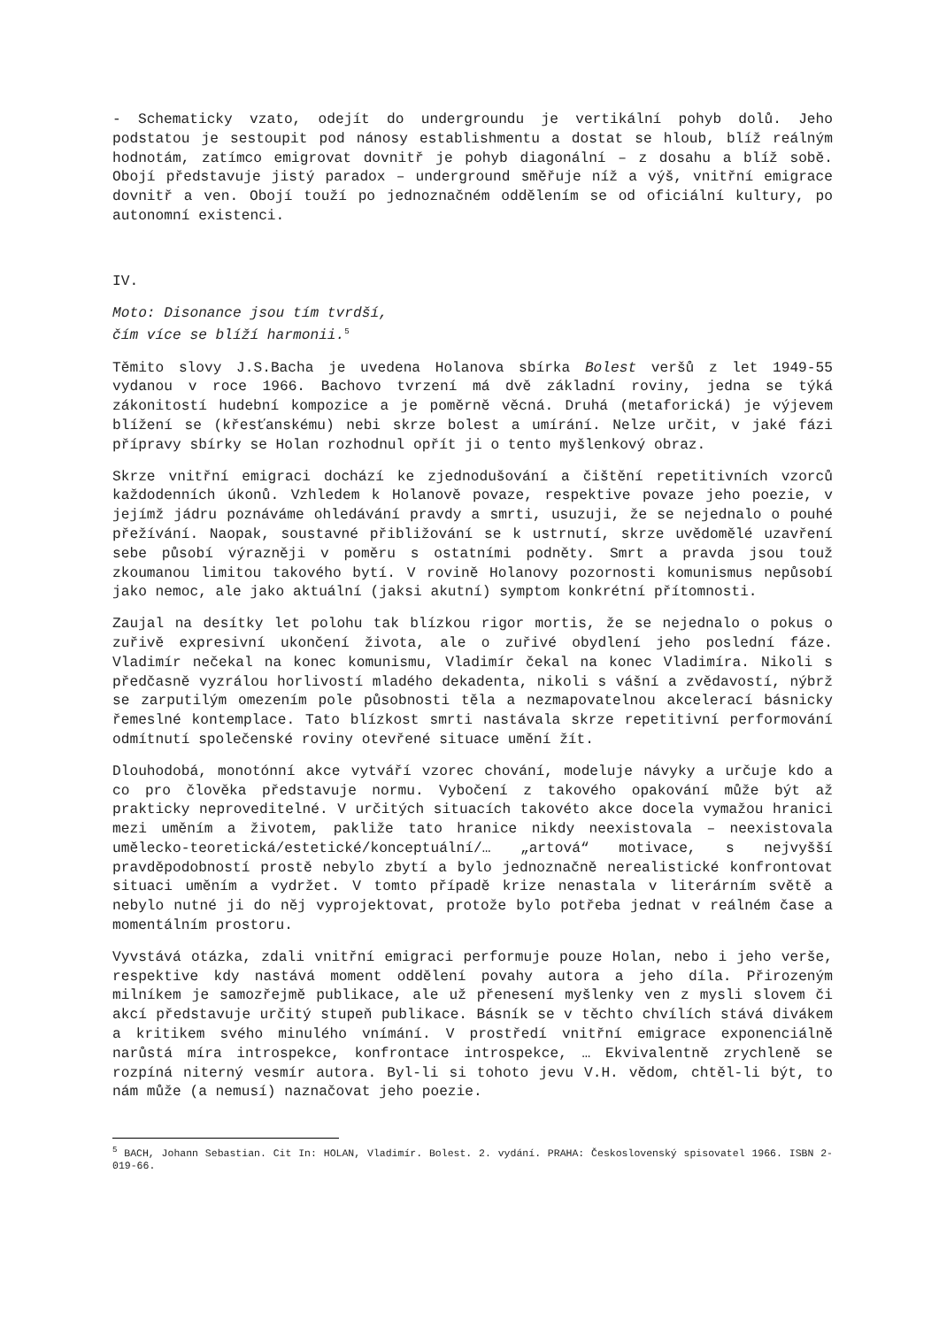- Schematicky vzato, odejít do undergroundu je vertikální pohyb dolů. Jeho podstatou je sestoupit pod nánosy establishmentu a dostat se hloub, blíž reálným hodnotám, zatímco emigrovat dovnitř je pohyb diagonální – z dosahu a blíž sobě. Obojí představuje jistý paradox – underground směřuje níž a výš, vnitřní emigrace dovnitř a ven. Obojí touží po jednoznačném oddělením se od oficiální kultury, po autonomní existenci.
IV.
Moto: Disonance jsou tím tvrdší,
čím více se blíží harmonii.<sup>5</sup>
Těmito slovy J.S.Bacha je uvedena Holanova sbírka Bolest veršů z let 1949-55 vydanou v roce 1966. Bachovo tvrzení má dvě základní roviny, jedna se týká zákonitostí hudební kompozice a je poměrně věcná. Druhá (metaforická) je výjevem blížení se (křesťanskému) nebi skrze bolest a umírání. Nelze určit, v jaké fázi přípravy sbírky se Holan rozhodnul opřít ji o tento myšlenkový obraz.
Skrze vnitřní emigraci dochází ke zjednodušování a čištění repetitivních vzorců každodenních úkonů. Vzhledem k Holanově povaze, respektive povaze jeho poezie, v jejímž jádru poznáváme ohledávání pravdy a smrti, usuzuji, že se nejednalo o pouhé přežívání. Naopak, soustavné přibližování se k ustrnutí, skrze uvědomělé uzavření sebe působí výrazněji v poměru s ostatními podněty. Smrt a pravda jsou touž zkoumanou limitou takového bytí. V rovině Holanovy pozornosti komunismus nepůsobí jako nemoc, ale jako aktuální (jaksi akutní) symptom konkrétní přítomnosti.
Zaujal na desítky let polohu tak blízkou rigor mortis, že se nejednalo o pokus o zuřivě expresivní ukončení života, ale o zuřivé obydlení jeho poslední fáze. Vladimír nečekal na konec komunismu, Vladimír čekal na konec Vladimíra. Nikoli s předčasně vyzrálou horlivostí mladého dekadenta, nikoli s vášní a zvědavostí, nýbrž se zarputilým omezením pole působnosti těla a nezmapovatelnou akcelerací básnicky řemeslné kontemplace. Tato blízkost smrti nastávala skrze repetitivní performování odmítnutí společenské roviny otevřené situace umění žít.
Dlouhodobá, monotónní akce vytváří vzorec chování, modeluje návyky a určuje kdo a co pro člověka představuje normu. Vybočení z takového opakování může být až prakticky neproveditelné. V určitých situacích takovéto akce docela vymažou hranici mezi uměním a životem, pakliže tato hranice nikdy neexistovala – neexistovala umělecko-teoretická/estetické/konceptuální/… „artová“ motivace, s nejvyšší pravděpodobností prostě nebylo zbytí a bylo jednoznačně nerealistické konfrontovat situaci uměním a vydržet. V tomto případě krize nenastala v literárním světě a nebylo nutné ji do něj vyprojektovat, protože bylo potřeba jednat v reálném čase a momentálním prostoru.
Vyvstává otázka, zdali vnitřní emigraci performuje pouze Holan, nebo i jeho verše, respektive kdy nastává moment oddělení povahy autora a jeho díla. Přirozeným milníkem je samozřejmě publikace, ale už přenesení myšlenky ven z mysli slovem či akcí představuje určitý stupeň publikace. Básník se v těchto chvílích stává divákem a kritikem svého minulého vnímání. V prostředí vnitřní emigrace exponenciálně narůstá míra introspekce, konfrontace introspekce, … Ekvivalentně zrychleně se rozpíná niterný vesmír autora. Byl-li si tohoto jevu V.H. vědom, chtěl-li být, to nám může (a nemusí) naznačovat jeho poezie.
<sup>5</sup> BACH, Johann Sebastian. Cit In: HOLAN, Vladimír. Bolest. 2. vydání. PRAHA: Československý spisovatel 1966. ISBN 2-019-66.